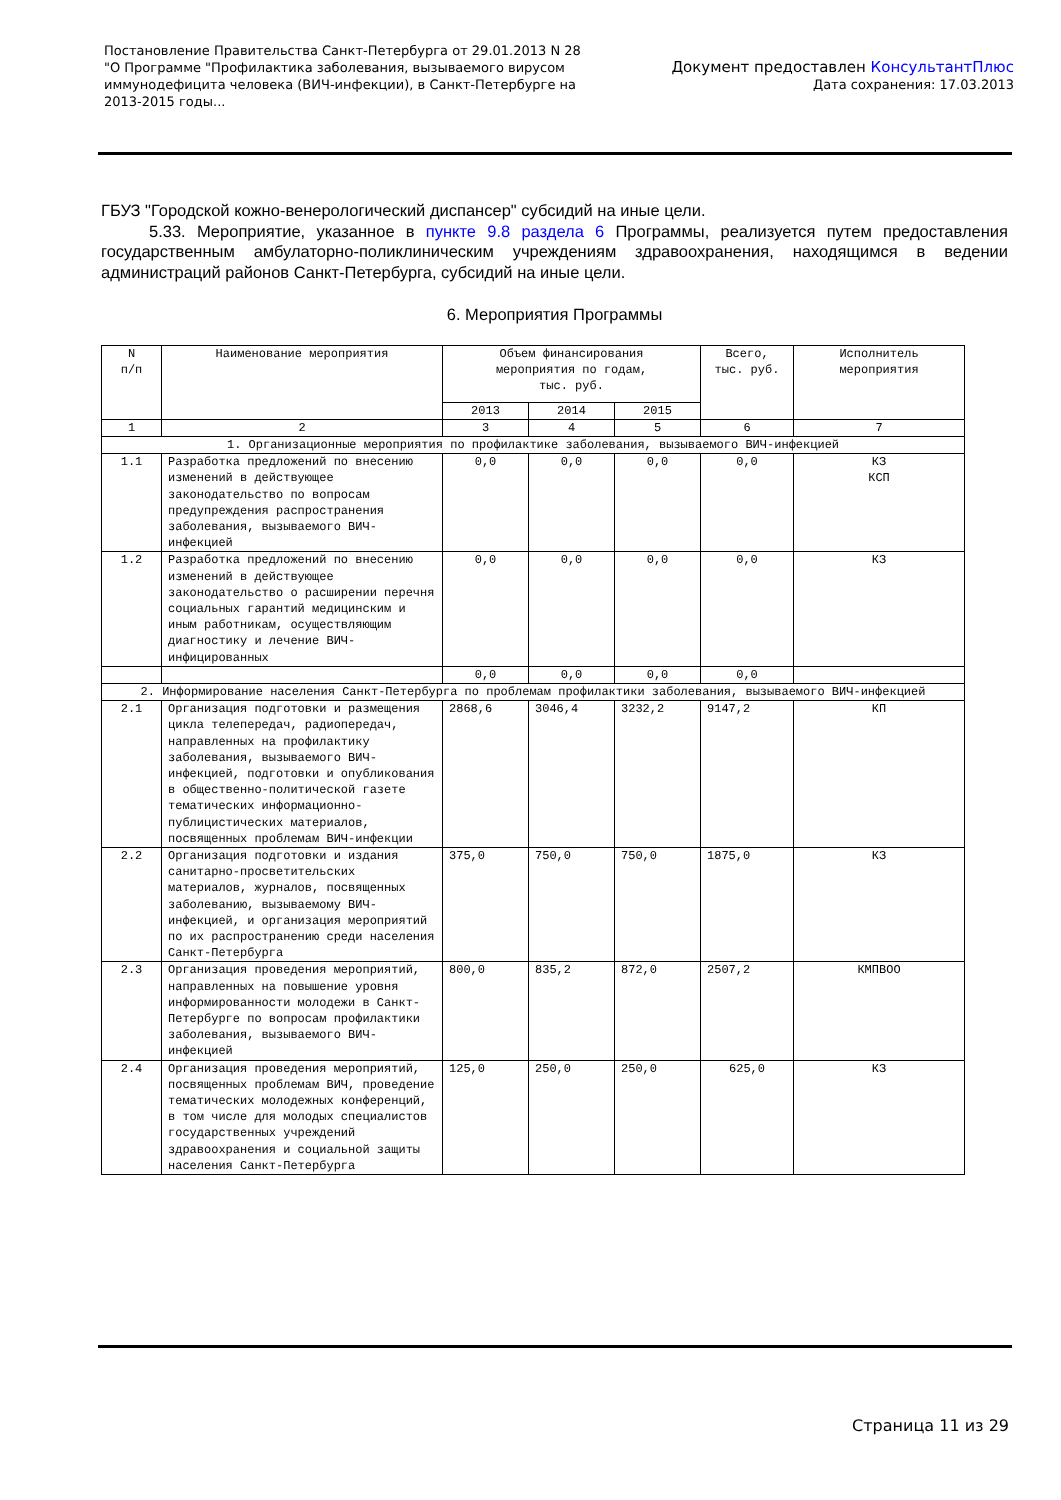Постановление Правительства Санкт-Петербурга от 29.01.2013 N 28
"О Программе "Профилактика заболевания, вызываемого вирусом
иммунодефицита человека (ВИЧ-инфекции), в Санкт-Петербурге на
2013-2015 годы...
Документ предоставлен КонсультантПлюс
Дата сохранения: 17.03.2013
ГБУЗ "Городской кожно-венерологический диспансер" субсидий на иные цели.
5.33. Мероприятие, указанное в пункте 9.8 раздела 6 Программы, реализуется путем предоставления государственным амбулаторно-поликлиническим учреждениям здравоохранения, находящимся в ведении администраций районов Санкт-Петербурга, субсидий на иные цели.
6. Мероприятия Программы
| N п/п | Наименование мероприятия | Объем финансирования мероприятия по годам, тыс. руб. | | | Всего, тыс. руб. | Исполнитель мероприятия |
| | | 2013 | 2014 | 2015 | | |
| 1 | 2 | 3 | 4 | 5 | 6 | 7 |
| 1. Организационные мероприятия по профилактике заболевания, вызываемого ВИЧ-инфекцией | | | | | | |
| 1.1 | Разработка предложений по внесению изменений в действующее законодательство по вопросам предупреждения распространения заболевания, вызываемого ВИЧ-инфекцией | 0,0 | 0,0 | 0,0 | 0,0 | КЗ КСП |
| 1.2 | Разработка предложений по внесению изменений в действующее законодательство о расширении перечня социальных гарантий медицинским и иным работникам, осуществляющим диагностику и лечение ВИЧ-инфицированных | 0,0 | 0,0 | 0,0 | 0,0 | КЗ |
| | | 0,0 | 0,0 | 0,0 | 0,0 | |
| 2. Информирование населения Санкт-Петербурга по проблемам профилактики заболевания, вызываемого ВИЧ-инфекцией | | | | | | |
| 2.1 | Организация подготовки и размещения цикла телепередач, радиопередач, направленных на профилактику заболевания, вызываемого ВИЧ-инфекцией, подготовки и опубликования в общественно-политической газете тематических информационно-публицистических материалов, посвященных проблемам ВИЧ-инфекции | 2868,6 | 3046,4 | 3232,2 | 9147,2 | КП |
| 2.2 | Организация подготовки и издания санитарно-просветительских материалов, журналов, посвященных заболеванию, вызываемому ВИЧ-инфекцией, и организация мероприятий по их распространению среди населения Санкт-Петербурга | 375,0 | 750,0 | 750,0 | 1875,0 | КЗ |
| 2.3 | Организация проведения мероприятий, направленных на повышение уровня информированности молодежи в Санкт-Петербурге по вопросам профилактики заболевания, вызываемого ВИЧ-инфекцией | 800,0 | 835,2 | 872,0 | 2507,2 | КМПВОО |
| 2.4 | Организация проведения мероприятий, посвященных проблемам ВИЧ, проведение тематических молодежных конференций, в том числе для молодых специалистов государственных учреждений здравоохранения и социальной защиты населения Санкт-Петербурга | 125,0 | 250,0 | 250,0 | 625,0 | КЗ |
Страница 11 из 29